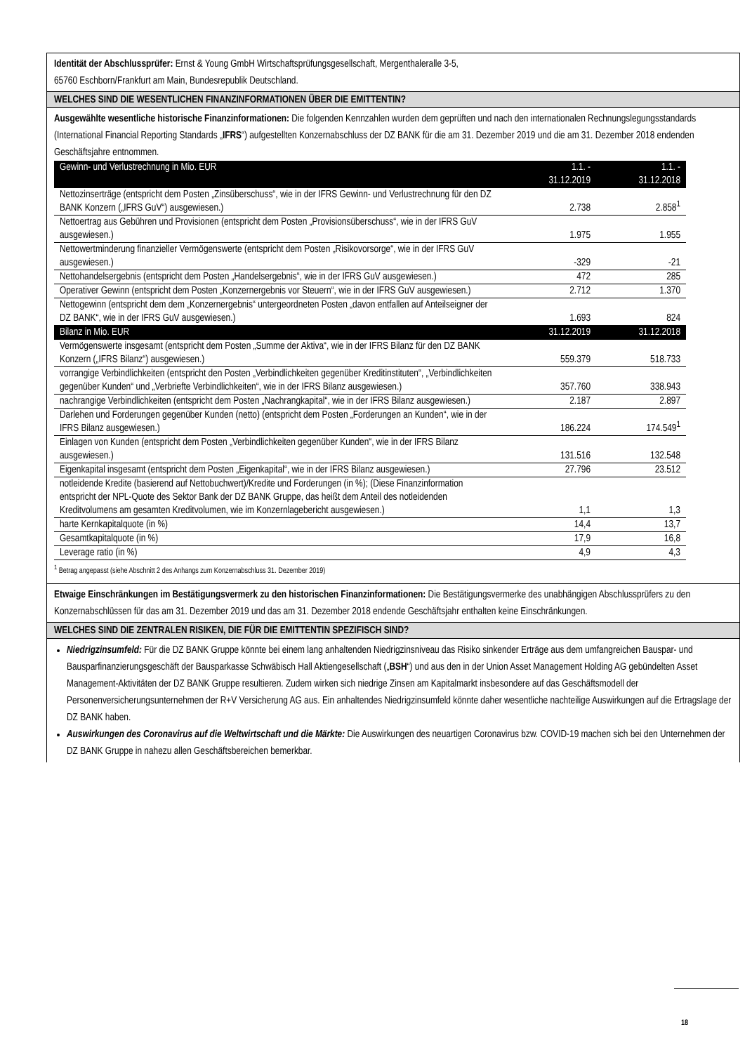Identität der Abschlussprüfer: Ernst & Young GmbH Wirtschaftsprüfungsgesellschaft, Mergenthaleralle 3-5,
65760 Eschborn/Frankfurt am Main, Bundesrepublik Deutschland.
WELCHES SIND DIE WESENTLICHEN FINANZINFORMATIONEN ÜBER DIE EMITTENTIN?
Ausgewählte wesentliche historische Finanzinformationen: Die folgenden Kennzahlen wurden dem geprüften und nach den internationalen Rechnungslegungsstandards (International Financial Reporting Standards „IFRS“) aufgestellten Konzernabschluss der DZ BANK für die am 31. Dezember 2019 und die am 31. Dezember 2018 endenden Geschäftsjahre entnommen.
| Gewinn- und Verlustrechnung in Mio. EUR | 1.1. - 31.12.2019 | 1.1. - 31.12.2018 |
| Nettozinserträge (entspricht dem Posten „Zinsüberschuss“, wie in der IFRS Gewinn- und Verlustrechnung für den DZ BANK Konzern („IFRS GuV“) ausgewiesen.) | 2.738 | 2.858<sup>1</sup> |
| Nettoertrag aus Gebühren und Provisionen (entspricht dem Posten „Provisionsüberschuss“, wie in der IFRS GuV ausgewiesen.) | 1.975 | 1.955 |
| Nettowertminderung finanzieller Vermögenswerte (entspricht dem Posten „Risikovorsorge“, wie in der IFRS GuV ausgewiesen.) | -329 | -21 |
| Nettohandelsergebnis (entspricht dem Posten „Handelsergebnis“, wie in der IFRS GuV ausgewiesen.) | 472 | 285 |
| Operativer Gewinn (entspricht dem Posten „Konzernergebnis vor Steuern“, wie in der IFRS GuV ausgewiesen.) | 2.712 | 1.370 |
| Nettogewinn (entspricht dem dem „Konzernergebnis“ untergeordneten Posten „davon entfallen auf Anteilseigner der DZ BANK“, wie in der IFRS GuV ausgewiesen.) | 1.693 | 824 |
| Bilanz in Mio. EUR | 31.12.2019 | 31.12.2018 |
| Vermögenswerte insgesamt (entspricht dem Posten „Summe der Aktiva“, wie in der IFRS Bilanz für den DZ BANK Konzern („IFRS Bilanz“) ausgewiesen.) | 559.379 | 518.733 |
| vorrangige Verbindlichkeiten (entspricht den Posten „Verbindlichkeiten gegenüber Kreditinstituten“, „Verbindlichkeiten gegenüber Kunden“ und „Verbriefte Verbindlichkeiten“, wie in der IFRS Bilanz ausgewiesen.) | 357.760 | 338.943 |
| nachrangige Verbindlichkeiten (entspricht dem Posten „Nachrangkapital“, wie in der IFRS Bilanz ausgewiesen.) | 2.187 | 2.897 |
| Darlehen und Forderungen gegenüber Kunden (netto) (entspricht dem Posten „Forderungen an Kunden“, wie in der IFRS Bilanz ausgewiesen.) | 186.224 | 174.549<sup>1</sup> |
| Einlagen von Kunden (entspricht dem Posten „Verbindlichkeiten gegenüber Kunden“, wie in der IFRS Bilanz ausgewiesen.) | 131.516 | 132.548 |
| Eigenkapital insgesamt (entspricht dem Posten „Eigenkapital“, wie in der IFRS Bilanz ausgewiesen.) | 27.796 | 23.512 |
| notleidende Kredite (basierend auf Nettobuchwert)/Kredite und Forderungen (in %); (Diese Finanzinformation entspricht der NPL-Quote des Sektor Bank der DZ BANK Gruppe, das heißt dem Anteil des notleidenden Kreditvolumens am gesamten Kreditvolumen, wie im Konzernlagebericht ausgewiesen.) | 1,1 | 1,3 |
| harte Kernkapitalquote (in %) | 14,4 | 13,7 |
| Gesamtkapitalquote (in %) | 17,9 | 16,8 |
| Leverage ratio (in %) | 4,9 | 4,3 |
<sup>1</sup> Betrag angepasst (siehe Abschnitt 2 des Anhangs zum Konzernabschluss 31. Dezember 2019)
Etwaige Einschränkungen im Bestätigungsvermerk zu den historischen Finanzinformationen: Die Bestätigungsvermerke des unabhängigen Abschlussprüfers zu den Konzernabschlüssen für das am 31. Dezember 2019 und das am 31. Dezember 2018 endende Geschäftsjahr enthalten keine Einschränkungen.
WELCHES SIND DIE ZENTRALEN RISIKEN, DIE FÜR DIE EMITTENTIN SPEZIFISCH SIND?
Niedrigzinsumfeld: Für die DZ BANK Gruppe könnte bei einem lang anhaltenden Niedrigzinsniveau das Risiko sinkender Erträge aus dem umfangreichen Bauspar- und Bausparfinanzierungsgeschäft der Bausparkasse Schwäbisch Hall Aktiengesellschaft („BSH“) und aus den in der Union Asset Management Holding AG gebündelten Asset Management-Aktivitäten der DZ BANK Gruppe resultieren. Zudem wirken sich niedrige Zinsen am Kapitalmarkt insbesondere auf das Geschäftsmodell der Personenversicherungsunternehmen der R+V Versicherung AG aus. Ein anhaltendes Niedrigzinsumfeld könnte daher wesentliche nachteilige Auswirkungen auf die Ertragslage der DZ BANK haben.
Auswirkungen des Coronavirus auf die Weltwirtschaft und die Märkte: Die Auswirkungen des neuartigen Coronavirus bzw. COVID-19 machen sich bei den Unternehmen der DZ BANK Gruppe in nahezu allen Geschäftsbereichen bemerkbar.
18